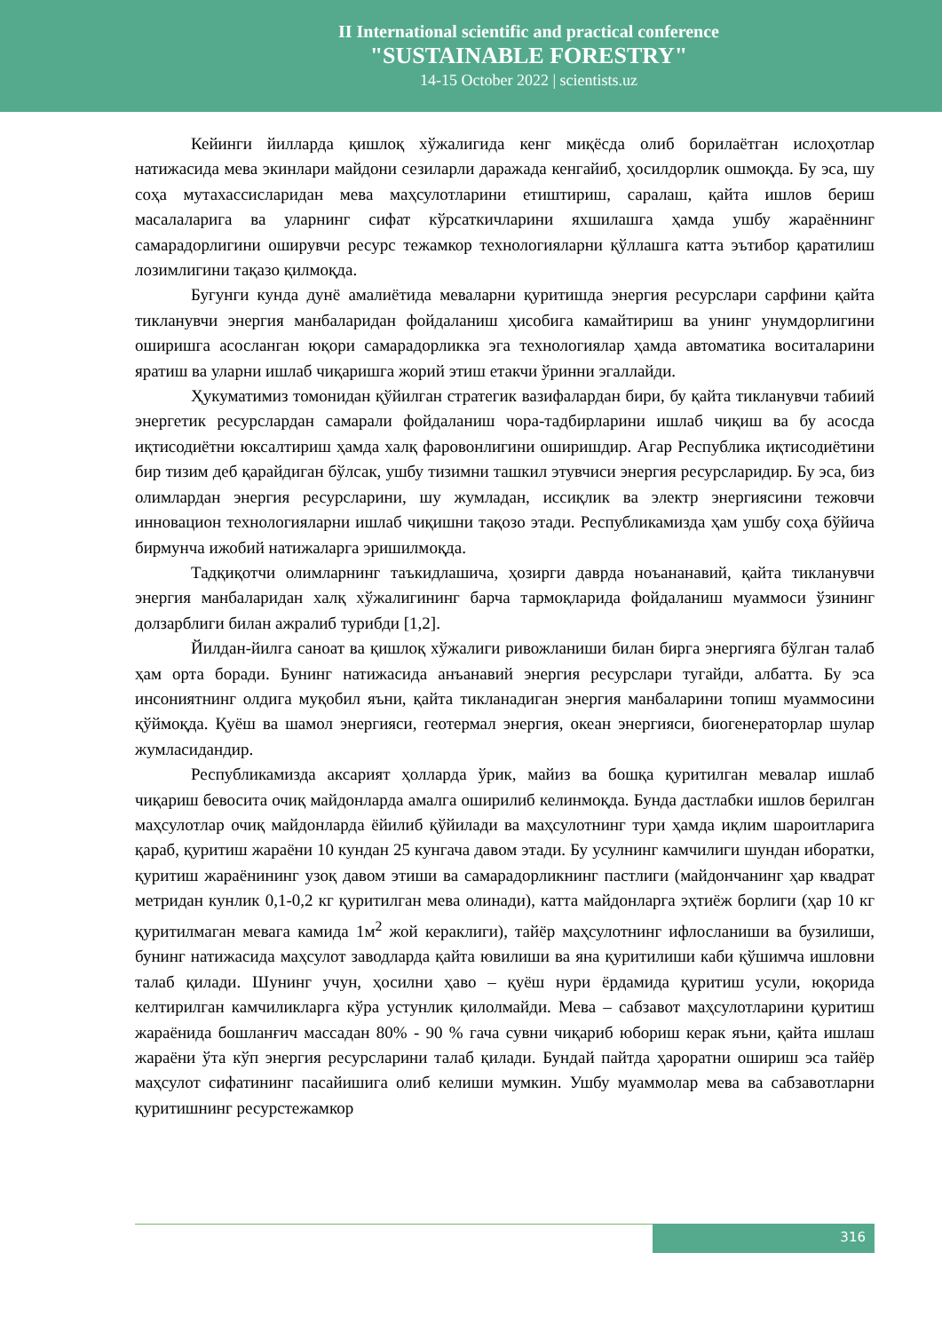II International scientific and practical conference
"SUSTAINABLE FORESTRY"
14-15 October 2022 | scientists.uz
Кейинги йилларда қишлоқ хўжалигида кенг миқёсда олиб борилаётган ислоҳотлар натижасида мева экинлари майдони сезиларли даражада кенгайиб, ҳосилдорлик ошмоқда. Бу эса, шу соҳа мутахассисларидан мева маҳсулотларини етиштириш, саралаш, қайта ишлов бериш масалаларига ва уларнинг сифат кўрсаткичларини яхшилашга ҳамда ушбу жараённинг самарадорлигини оширувчи ресурс тежамкор технологияларни қўллашга катта эътибор қаратилиш лозимлигини тақазо қилмоқда.
Бугунги кунда дунё амалиётида меваларни қуритишда энергия ресурслари сарфини қайта тикланувчи энергия манбаларидан фойдаланиш ҳисобига камайтириш ва унинг унумдорлигини оширишга асосланган юқори самарадорликка эга технологиялар ҳамда автоматика воситаларини яратиш ва уларни ишлаб чиқаришга жорий этиш етакчи ўринни эгаллайди.
Ҳукуматимиз томонидан қўйилган стратегик вазифалардан бири, бу қайта тикланувчи табиий энергетик ресурслардан самарали фойдаланиш чора-тадбирларини ишлаб чиқиш ва бу асосда иқтисодиётни юксалтириш ҳамда халқ фаровонлигини оширишдир. Агар Республика иқтисодиётини бир тизим деб қарайдиган бўлсак, ушбу тизимни ташкил этувчиси энергия ресурсларидир. Бу эса, биз олимлардан энергия ресурсларини, шу жумладан, иссиқлик ва электр энергиясини тежовчи инновацион технологияларни ишлаб чиқишни тақозо этади. Республикамизда ҳам ушбу соҳа бўйича бирмунча ижобий натижаларга эришилмоқда.
Тадқиқотчи олимларнинг таъкидлашича, ҳозирги даврда ноъананавий, қайта тикланувчи энергия манбаларидан халқ хўжалигининг барча тармоқларида фойдаланиш муаммоси ўзининг долзарблиги билан ажралиб турибди [1,2].
Йилдан-йилга саноат ва қишлоқ хўжалиги ривожланиши билан бирга энергияга бўлган талаб ҳам орта боради. Бунинг натижасида анъанавий энергия ресурслари тугайди, албатта. Бу эса инсониятнинг олдига муқобил яъни, қайта тикланадиган энергия манбаларини топиш муаммосини қўймоқда. Қуёш ва шамол энергияси, геотермал энергия, океан энергияси, биогенераторлар шулар жумласидандир.
Республикамизда аксарият ҳолларда ўрик, майиз ва бошқа қуритилган мевалар ишлаб чиқариш бевосита очиқ майдонларда амалга оширилиб келинмоқда. Бунда дастлабки ишлов берилган маҳсулотлар очиқ майдонларда ёйилиб қўйилади ва маҳсулотнинг тури ҳамда иқлим шароитларига қараб, қуритиш жараёни 10 кундан 25 кунгача давом этади. Бу усулнинг камчилиги шундан иборатки, қуритиш жараёнининг узоқ давом этиши ва самарадорликнинг пастлиги (майдончанинг ҳар квадрат метридан кунлик 0,1-0,2 кг қуритилган мева олинади), катта майдонларга эҳтиёж борлиги (ҳар 10 кг қуритилмаган мевага камида 1м<sup>2</sup> жой кераклиги), тайёр маҳсулотнинг ифлосланиши ва бузилиши, бунинг натижасида маҳсулот заводларда қайта ювилиши ва яна қуритилиши каби қўшимча ишловни талаб қилади. Шунинг учун, ҳосилни ҳаво – қуёш нури ёрдамида қуритиш усули, юқорида келтирилган камчиликларга кўра устунлик қилолмайди. Мева – сабзавот маҳсулотларини қуритиш жараёнида бошланғич массадан 80% - 90 % гача сувни чиқариб юбориш керак яъни, қайта ишлаш жараёни ўта кўп энергия ресурсларини талаб қилади. Бундай пайтда ҳароратни ошириш эса тайёр маҳсулот сифатининг пасайишига олиб келиши мумкин. Ушбу муаммолар мева ва сабзавотларни қуритишнинг ресурстежамкор
316